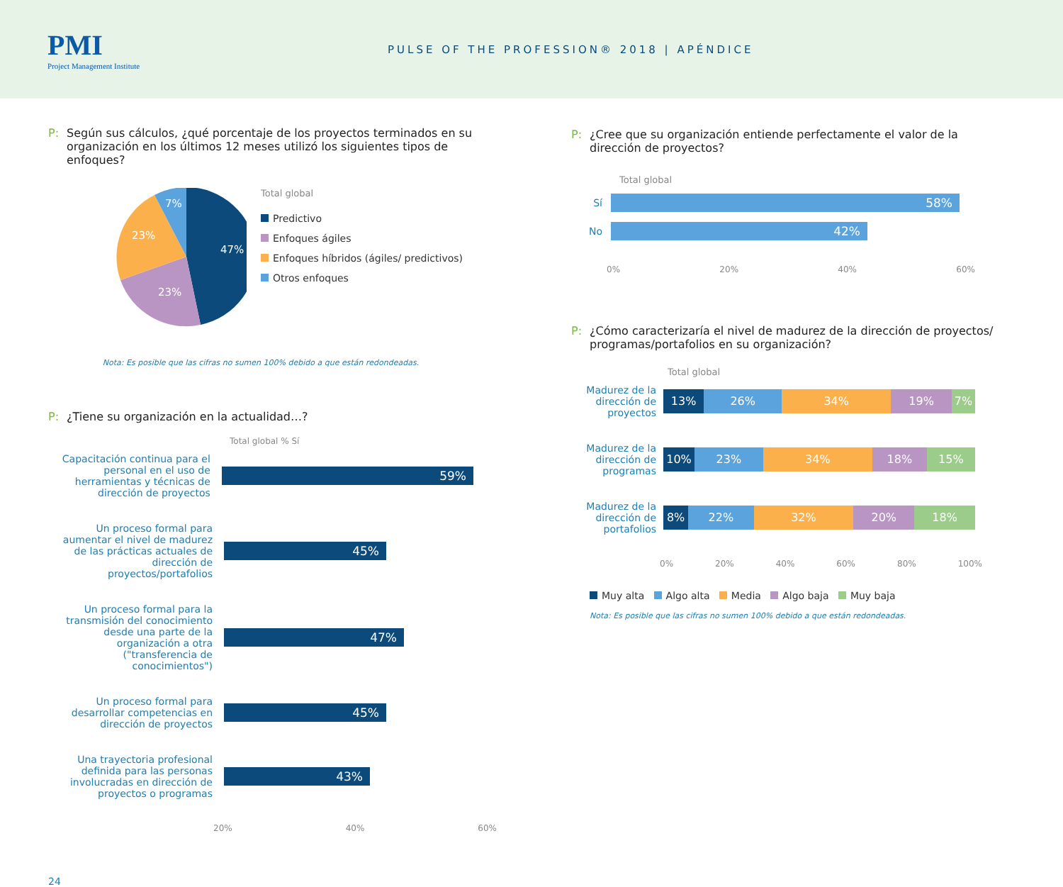PMI
Project Management Institute
PULSE OF THE PROFESSION® 2018 | APÉNDICE
P: Según sus cálculos, ¿qué porcentaje de los proyectos terminados en su organización en los últimos 12 meses utilizó los siguientes tipos de enfoques?
47%
23%
23%
7%
Total global
Predictivo
Enfoques ágiles
Enfoques híbridos (ágiles/ predictivos)
Otros enfoques
Nota: Es posible que las cifras no sumen 100% debido a que están redondeadas.
P: ¿Tiene su organización en la actualidad…?
Total global % Sí
Capacitación continua para el personal en el uso de herramientas y técnicas de dirección de proyectos
59%
Un proceso formal para aumentar el nivel de madurez de las prácticas actuales de dirección de proyectos/portafolios
45%
Un proceso formal para la transmisión del conocimiento desde una parte de la organización a otra ("transferencia de conocimientos")
47%
Un proceso formal para desarrollar competencias en dirección de proyectos
45%
Una trayectoria profesional definida para las personas involucradas en dirección de proyectos o programas
43%
20% 40% 60%
24
P: ¿Cree que su organización entiende perfectamente el valor de la dirección de proyectos?
Total global
Sí
58%
No
42%
0% 20% 40% 60%
P: ¿Cómo caracterizaría el nivel de madurez de la dirección de proyectos/ programas/portafolios en su organización?
Total global
Madurez de la dirección de proyectos
13% 26% 34% 19% 7%
Madurez de la dirección de programas
10% 23% 34% 18% 15%
Madurez de la dirección de portafolios
8% 22% 32% 20% 18%
0% 20% 40% 60% 80% 100%
Muy alta Algo alta Media Algo baja Muy baja
Nota: Es posible que las cifras no sumen 100% debido a que están redondeadas.